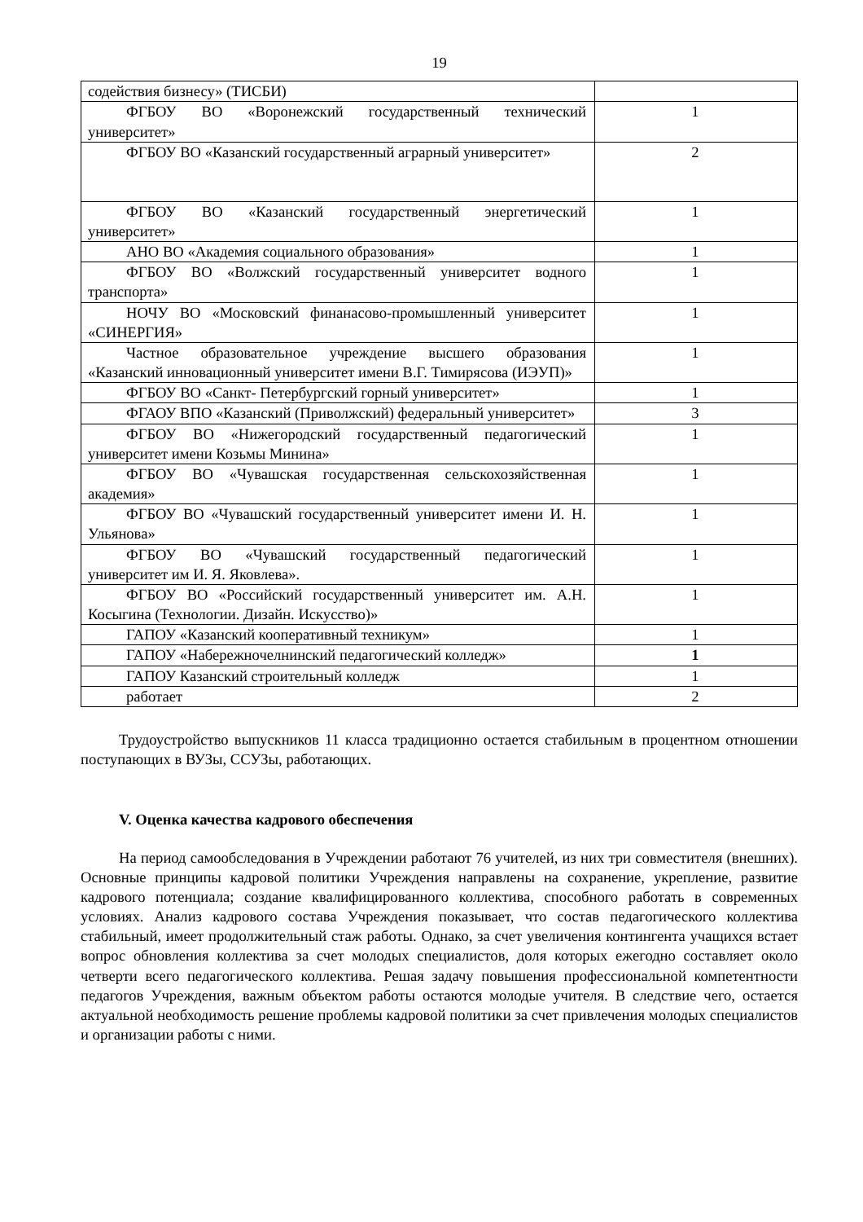19
| содействия бизнесу» (ТИСБИ) | |
| ФГБОУ ВО «Воронежский государственный технический университет» | 1 |
| ФГБОУ ВО «Казанский государственный аграрный университет» | 2 |
| ФГБОУ ВО «Казанский государственный энергетический университет» | 1 |
| АНО ВО «Академия социального образования» | 1 |
| ФГБОУ ВО «Волжский государственный университет водного транспорта» | 1 |
| НОЧУ ВО «Московский финанасово-промышленный университет «СИНЕРГИЯ» | 1 |
| Частное образовательное учреждение высшего образования «Казанский инновационный университет имени В.Г. Тимирясова (ИЭУП)» | 1 |
| ФГБОУ ВО «Санкт- Петербургский горный университет» | 1 |
| ФГАОУ ВПО «Казанский (Приволжский) федеральный университет» | 3 |
| ФГБОУ ВО «Нижегородский государственный педагогический университет имени Козьмы Минина» | 1 |
| ФГБОУ ВО «Чувашская государственная сельскохозяйственная академия» | 1 |
| ФГБОУ ВО «Чувашский государственный университет имени И. Н. Ульянова» | 1 |
| ФГБОУ ВО «Чувашский государственный педагогический университет им И. Я. Яковлева». | 1 |
| ФГБОУ ВО «Российский государственный университет им. А.Н. Косыгина (Технологии. Дизайн. Искусство)» | 1 |
| ГАПОУ «Казанский кооперативный техникум» | 1 |
| ГАПОУ «Набережночелнинский педагогический колледж» | 1 |
| ГАПОУ Казанский строительный колледж | 1 |
| работает | 2 |
Трудоустройство выпускников 11 класса традиционно остается стабильным в процентном отношении поступающих в ВУЗы, ССУЗы, работающих.
V. Оценка качества кадрового обеспечения
На период самообследования в Учреждении работают 76 учителей, из них три совместителя (внешних). Основные принципы кадровой политики Учреждения направлены на сохранение, укрепление, развитие кадрового потенциала; создание квалифицированного коллектива, способного работать в современных условиях. Анализ кадрового состава Учреждения показывает, что состав педагогического коллектива стабильный, имеет продолжительный стаж работы. Однако, за счет увеличения контингента учащихся встает вопрос обновления коллектива за счет молодых специалистов, доля которых ежегодно составляет около четверти всего педагогического коллектива. Решая задачу повышения профессиональной компетентности педагогов Учреждения, важным объектом работы остаются молодые учителя. В следствие чего, остается актуальной необходимость решение проблемы кадровой политики за счет привлечения молодых специалистов и организации работы с ними.